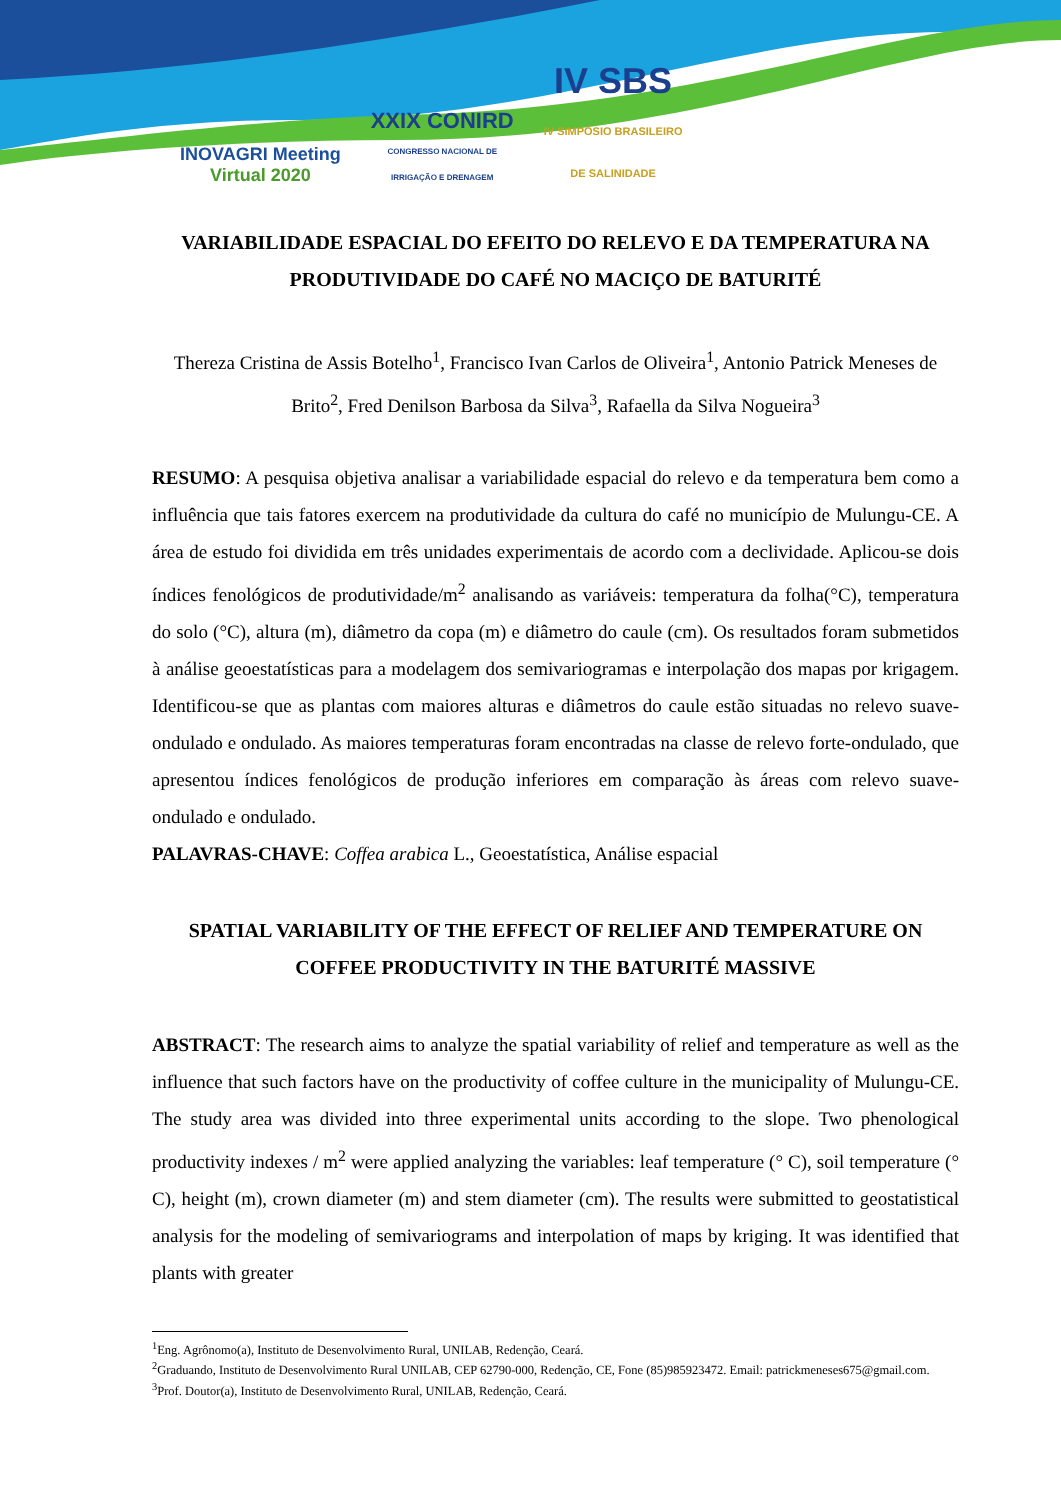INOVAGRI Meeting
Virtual 2020
XXIX CONIRD
CONGRESSO NACIONAL DE
IRRIGAÇÃO E DRENAGEM
IV SBS
IV SIMPÓSIO BRASILEIRO
DE SALINIDADE
VARIABILIDADE ESPACIAL DO EFEITO DO RELEVO E DA TEMPERATURA NA PRODUTIVIDADE DO CAFÉ NO MACIÇO DE BATURITÉ
Thereza Cristina de Assis Botelho<sup>1</sup>, Francisco Ivan Carlos de Oliveira<sup>1</sup>, Antonio Patrick Meneses de Brito<sup>2</sup>, Fred Denilson Barbosa da Silva<sup>3</sup>, Rafaella da Silva Nogueira<sup>3</sup>
RESUMO: A pesquisa objetiva analisar a variabilidade espacial do relevo e da temperatura bem como a influência que tais fatores exercem na produtividade da cultura do café no município de Mulungu-CE. A área de estudo foi dividida em três unidades experimentais de acordo com a declividade. Aplicou-se dois índices fenológicos de produtividade/m<sup>2</sup> analisando as variáveis: temperatura da folha(°C), temperatura do solo (°C), altura (m), diâmetro da copa (m) e diâmetro do caule (cm). Os resultados foram submetidos à análise geoestatísticas para a modelagem dos semivariogramas e interpolação dos mapas por krigagem. Identificou-se que as plantas com maiores alturas e diâmetros do caule estão situadas no relevo suave-ondulado e ondulado. As maiores temperaturas foram encontradas na classe de relevo forte-ondulado, que apresentou índices fenológicos de produção inferiores em comparação às áreas com relevo suave-ondulado e ondulado.
PALAVRAS-CHAVE: Coffea arabica L., Geoestatística, Análise espacial
SPATIAL VARIABILITY OF THE EFFECT OF RELIEF AND TEMPERATURE ON COFFEE PRODUCTIVITY IN THE BATURITÉ MASSIVE
ABSTRACT: The research aims to analyze the spatial variability of relief and temperature as well as the influence that such factors have on the productivity of coffee culture in the municipality of Mulungu-CE. The study area was divided into three experimental units according to the slope. Two phenological productivity indexes / m<sup>2</sup> were applied analyzing the variables: leaf temperature (° C), soil temperature (° C), height (m), crown diameter (m) and stem diameter (cm). The results were submitted to geostatistical analysis for the modeling of semivariograms and interpolation of maps by kriging. It was identified that plants with greater
<sup>1</sup> Eng. Agrônomo(a), Instituto de Desenvolvimento Rural, UNILAB, Redenção, Ceará.
<sup>2</sup> Graduando, Instituto de Desenvolvimento Rural UNILAB, CEP 62790-000, Redenção, CE, Fone (85)985923472. Email: patrickmeneses675@gmail.com.
<sup>3</sup> Prof. Doutor(a), Instituto de Desenvolvimento Rural, UNILAB, Redenção, Ceará.